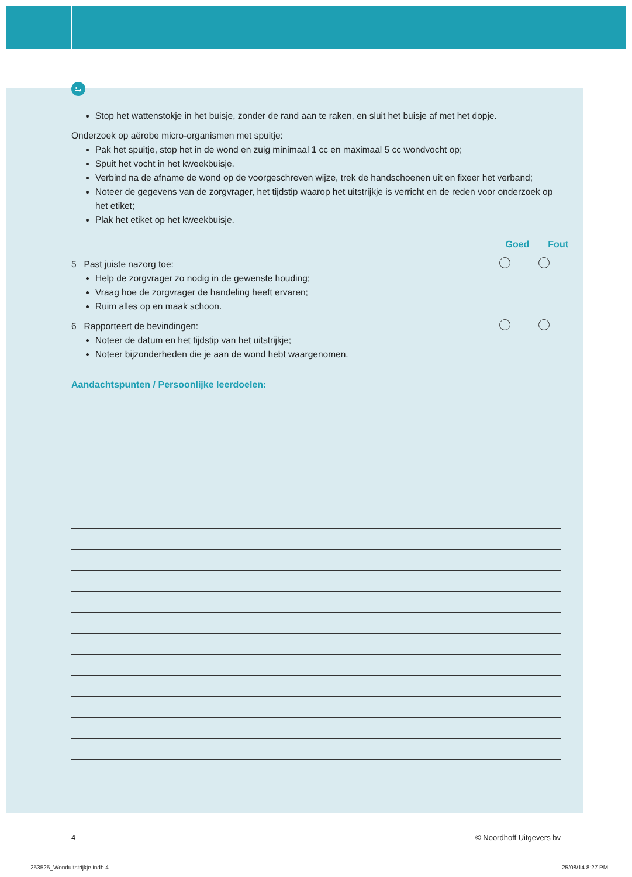⇆
Stop het wattenstokje in het buisje, zonder de rand aan te raken, en sluit het buisje af met het dopje.
Onderzoek op aërobe micro-organismen met spuitje:
Pak het spuitje, stop het in de wond en zuig minimaal 1 cc en maximaal 5 cc wondvocht op;
Spuit het vocht in het kweekbuisje.
Verbind na de afname de wond op de voorgeschreven wijze, trek de handschoenen uit en fixeer het verband;
Noteer de gegevens van de zorgvrager, het tijdstip waarop het uitstrijkje is verricht en de reden voor onderzoek op het etiket;
Plak het etiket op het kweekbuisje.
Goed Fout
5 Past juiste nazorg toe:
Help de zorgvrager zo nodig in de gewenste houding;
Vraag hoe de zorgvrager de handeling heeft ervaren;
Ruim alles op en maak schoon.
6 Rapporteert de bevindingen:
Noteer de datum en het tijdstip van het uitstrijkje;
Noteer bijzonderheden die je aan de wond hebt waargenomen.
Aandachtspunten / Persoonlijke leerdoelen:
4 © Noordhoff Uitgevers bv
253525_Wonduitstrijkje.indb 4 25/08/14 8:27 PM